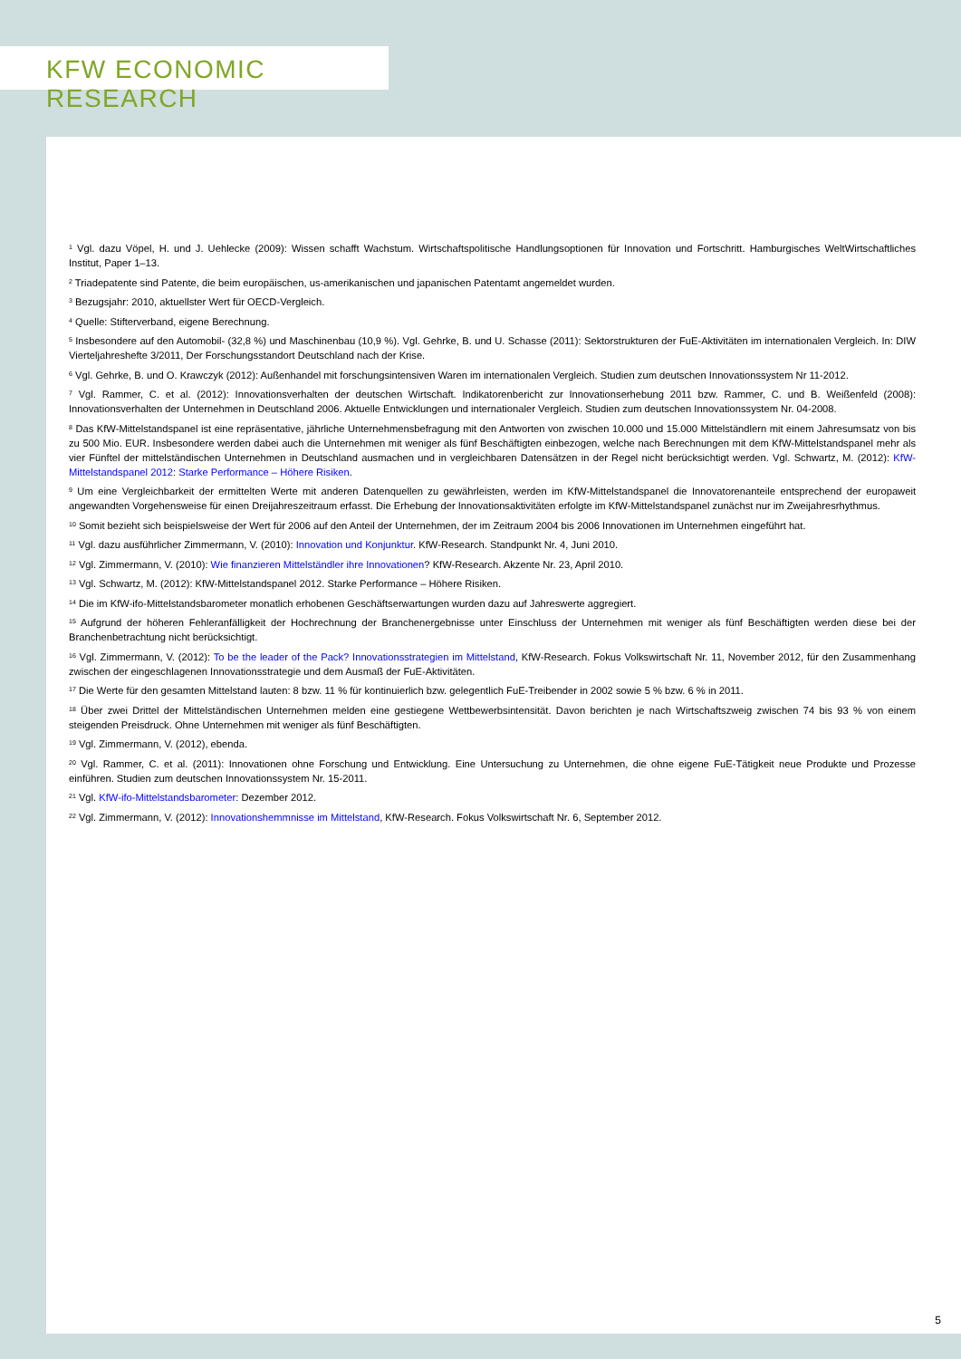KFW ECONOMIC RESEARCH
<sup>1</sup> Vgl. dazu Vöpel, H. und J. Uehlecke (2009): Wissen schafft Wachstum. Wirtschaftspolitische Handlungsoptionen für Innovation und Fortschritt. Hamburgisches WeltWirtschaftliches Institut, Paper 1–13.
<sup>2</sup> Triadepatente sind Patente, die beim europäischen, us-amerikanischen und japanischen Patentamt angemeldet wurden.
<sup>3</sup> Bezugsjahr: 2010, aktuellster Wert für OECD-Vergleich.
<sup>4</sup> Quelle: Stifterverband, eigene Berechnung.
<sup>5</sup> Insbesondere auf den Automobil- (32,8 %) und Maschinenbau (10,9 %). Vgl. Gehrke, B. und U. Schasse (2011): Sektorstrukturen der FuE-Aktivitäten im internationalen Vergleich. In: DIW Vierteljahreshefte 3/2011, Der Forschungsstandort Deutschland nach der Krise.
<sup>6</sup> Vgl. Gehrke, B. und O. Krawczyk (2012): Außenhandel mit forschungsintensiven Waren im internationalen Vergleich. Studien zum deutschen Innovationssystem Nr 11-2012.
<sup>7</sup> Vgl. Rammer, C. et al. (2012): Innovationsverhalten der deutschen Wirtschaft. Indikatorenbericht zur Innovationserhebung 2011 bzw. Rammer, C. und B. Weißenfeld (2008): Innovationsverhalten der Unternehmen in Deutschland 2006. Aktuelle Entwicklungen und internationaler Vergleich. Studien zum deutschen Innovationssystem Nr. 04-2008.
<sup>8</sup> Das KfW-Mittelstandspanel ist eine repräsentative, jährliche Unternehmensbefragung mit den Antworten von zwischen 10.000 und 15.000 Mittelständlern mit einem Jahresumsatz von bis zu 500 Mio. EUR. Insbesondere werden dabei auch die Unternehmen mit weniger als fünf Beschäftigten einbezogen, welche nach Berechnungen mit dem KfW-Mittelstandspanel mehr als vier Fünftel der mittelständischen Unternehmen in Deutschland ausmachen und in vergleichbaren Datensätzen in der Regel nicht berücksichtigt werden. Vgl. Schwartz, M. (2012): KfW-Mittelstandspanel 2012: Starke Performance – Höhere Risiken.
<sup>9</sup> Um eine Vergleichbarkeit der ermittelten Werte mit anderen Datenquellen zu gewährleisten, werden im KfW-Mittelstandspanel die Innovatorenanteile entsprechend der europaweit angewandten Vorgehensweise für einen Dreijahreszeitraum erfasst. Die Erhebung der Innovationsaktivitäten erfolgte im KfW-Mittelstandspanel zunächst nur im Zweijahresrhythmus.
<sup>10</sup> Somit bezieht sich beispielsweise der Wert für 2006 auf den Anteil der Unternehmen, der im Zeitraum 2004 bis 2006 Innovationen im Unternehmen eingeführt hat.
<sup>11</sup> Vgl. dazu ausführlicher Zimmermann, V. (2010): Innovation und Konjunktur. KfW-Research. Standpunkt Nr. 4, Juni 2010.
<sup>12</sup> Vgl. Zimmermann, V. (2010): Wie finanzieren Mittelständler ihre Innovationen? KfW-Research. Akzente Nr. 23, April 2010.
<sup>13</sup> Vgl. Schwartz, M. (2012): KfW-Mittelstandspanel 2012. Starke Performance – Höhere Risiken.
<sup>14</sup> Die im KfW-ifo-Mittelstandsbarometer monatlich erhobenen Geschäftserwartungen wurden dazu auf Jahreswerte aggregiert.
<sup>15</sup> Aufgrund der höheren Fehleranfälligkeit der Hochrechnung der Branchenergebnisse unter Einschluss der Unternehmen mit weniger als fünf Beschäftigten werden diese bei der Branchenbetrachtung nicht berücksichtigt.
<sup>16</sup> Vgl. Zimmermann, V. (2012): To be the leader of the Pack? Innovationsstrategien im Mittelstand, KfW-Research. Fokus Volkswirtschaft Nr. 11, November 2012, für den Zusammenhang zwischen der eingeschlagenen Innovationsstrategie und dem Ausmaß der FuE-Aktivitäten.
<sup>17</sup> Die Werte für den gesamten Mittelstand lauten: 8 bzw. 11 % für kontinuierlich bzw. gelegentlich FuE-Treibender in 2002 sowie 5 % bzw. 6 % in 2011.
<sup>18</sup> Über zwei Drittel der Mittelständischen Unternehmen melden eine gestiegene Wettbewerbsintensität. Davon berichten je nach Wirtschaftszweig zwischen 74 bis 93 % von einem steigenden Preisdruck. Ohne Unternehmen mit weniger als fünf Beschäftigten.
<sup>19</sup> Vgl. Zimmermann, V. (2012), ebenda.
<sup>20</sup> Vgl. Rammer, C. et al. (2011): Innovationen ohne Forschung und Entwicklung. Eine Untersuchung zu Unternehmen, die ohne eigene FuE-Tätigkeit neue Produkte und Prozesse einführen. Studien zum deutschen Innovationssystem Nr. 15-2011.
<sup>21</sup> Vgl. KfW-ifo-Mittelstandsbarometer: Dezember 2012.
<sup>22</sup> Vgl. Zimmermann, V. (2012): Innovationshemmnisse im Mittelstand, KfW-Research. Fokus Volkswirtschaft Nr. 6, September 2012.
5